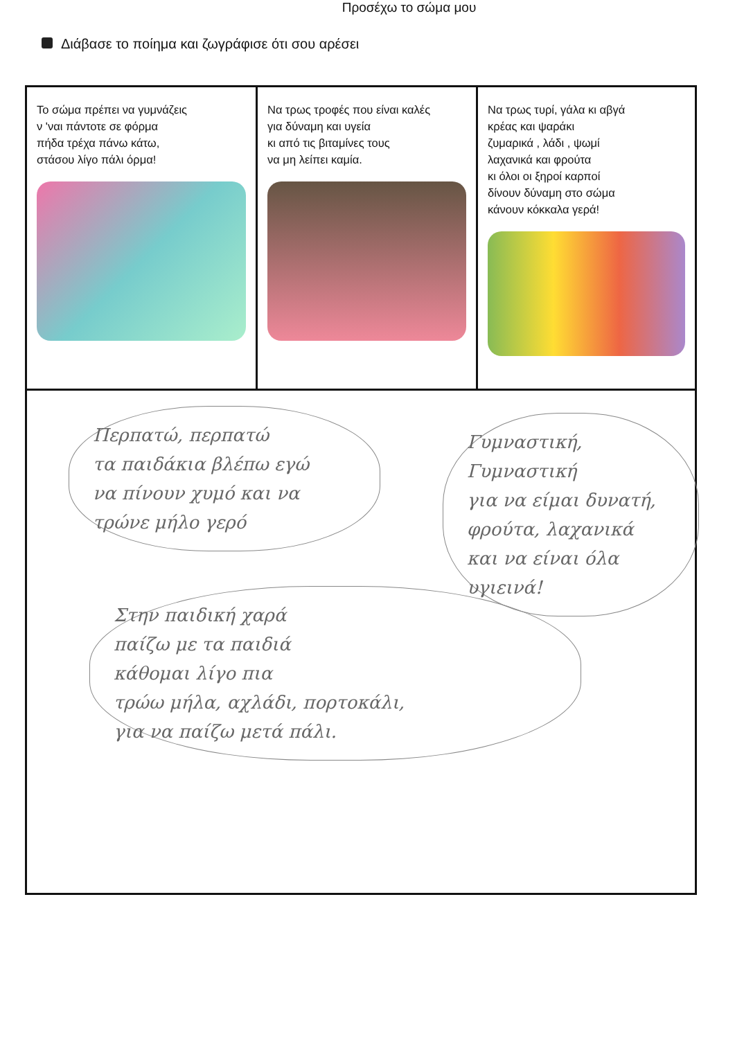Προσέχω το σώμα μου
Διάβασε το ποίημα και ζωγράφισε ότι σου αρέσει
Το σώμα πρέπει να γυμνάζεις
ν 'ναι πάντοτε σε φόρμα
πήδα τρέχα πάνω κάτω,
στάσου λίγο πάλι όρμα!
Να τρως τροφές που είναι καλές
για δύναμη και υγεία
κι από τις βιταμίνες τους
να μη λείπει καμία.
Να τρως τυρί, γάλα κι αβγά
κρέας και ψαράκι
ζυμαρικά , λάδι , ψωμί
λαχανικά και φρούτα
κι όλοι οι ξηροί καρποί
δίνουν δύναμη στο σώμα
κάνουν κόκκαλα γερά!
Περπατώ, περπατώ
τα παιδάκια βλέπω εγώ
να πίνουν χυμό και να
τρώνε μήλο γερό
Γυμναστική, Γυμναστική
για να είμαι δυνατή,
φρούτα, λαχανικά
και να είναι όλα
υγιεινά!
Στην παιδική χαρά
παίζω με τα παιδιά
κάθομαι λίγο πια
τρώω μήλα, αχλάδι, πορτοκάλι,
για να παίζω μετά πάλι.